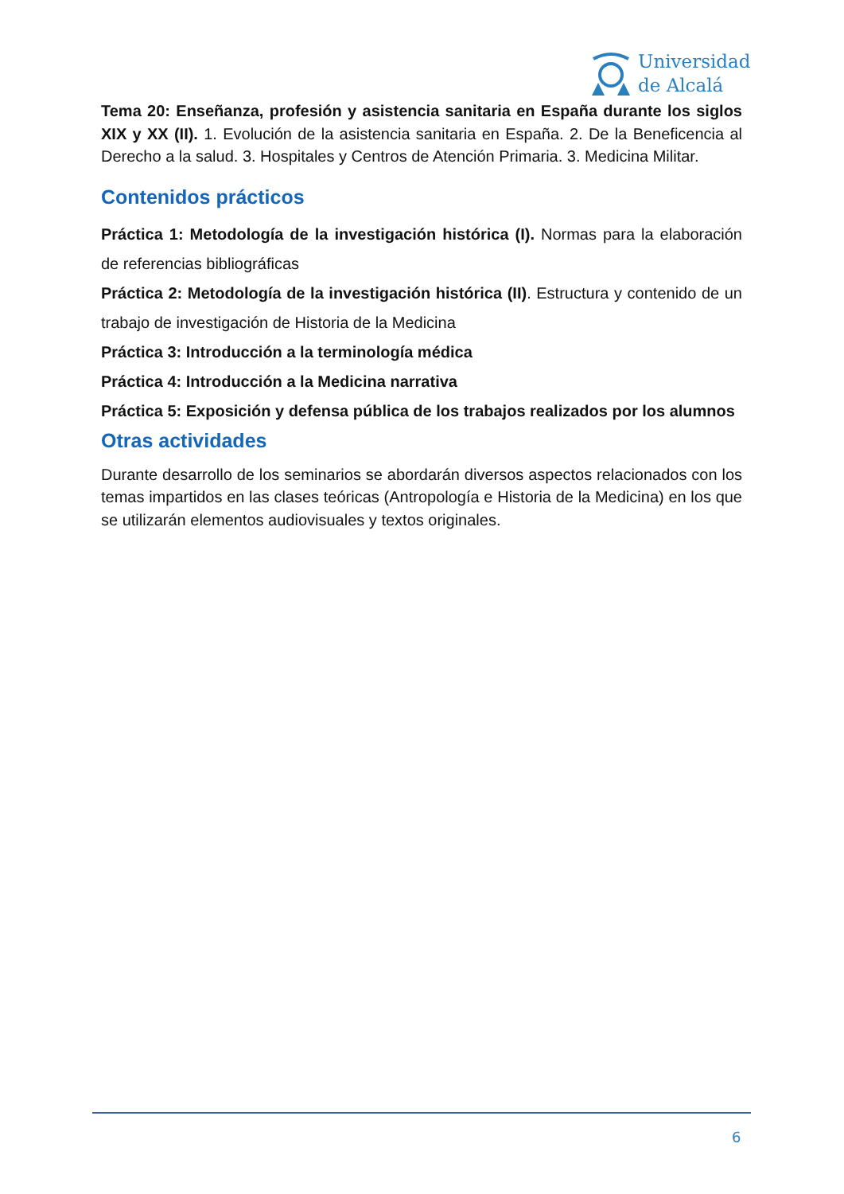Universidad
de Alcalá
Tema 20: Enseñanza, profesión y asistencia sanitaria en España durante los siglos XIX y XX (II). 1. Evolución de la asistencia sanitaria en España. 2. De la Beneficencia al Derecho a la salud. 3. Hospitales y Centros de Atención Primaria. 3. Medicina Militar.
Contenidos prácticos
Práctica 1: Metodología de la investigación histórica (I). Normas para la elaboración de referencias bibliográficas
Práctica 2: Metodología de la investigación histórica (II). Estructura y contenido de un trabajo de investigación de Historia de la Medicina
Práctica 3: Introducción a la terminología médica
Práctica 4: Introducción a la Medicina narrativa
Práctica 5: Exposición y defensa pública de los trabajos realizados por los alumnos
Otras actividades
Durante desarrollo de los seminarios se abordarán diversos aspectos relacionados con los temas impartidos en las clases teóricas (Antropología e Historia de la Medicina) en los que se utilizarán elementos audiovisuales y textos originales.
6